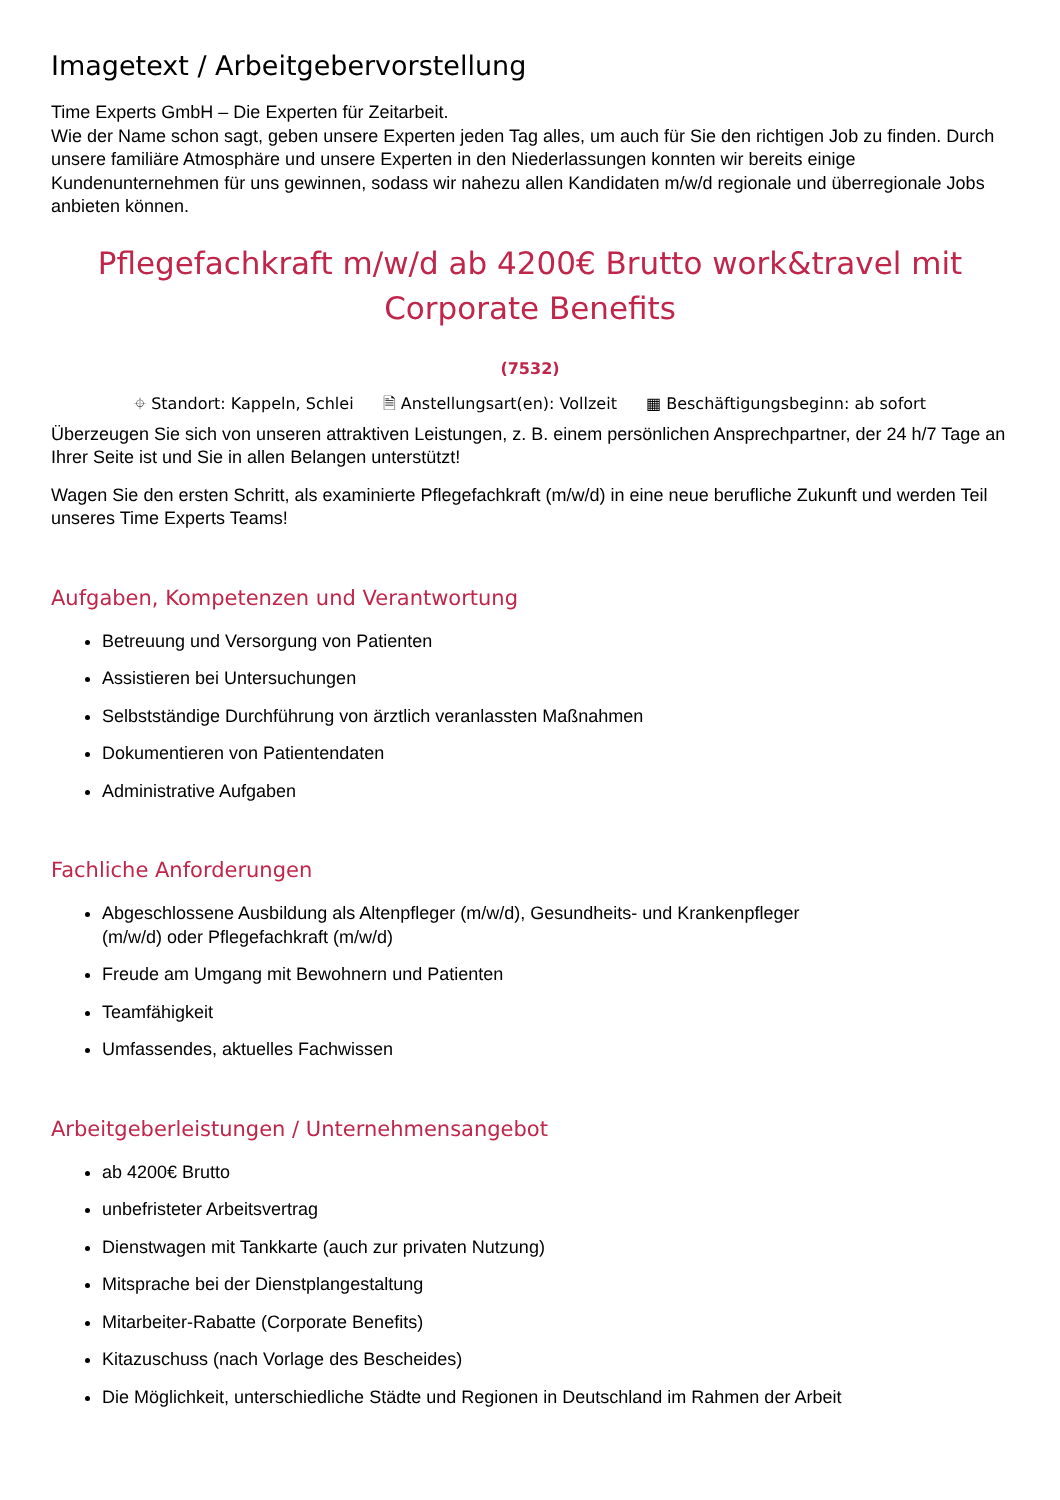Imagetext / Arbeitgebervorstellung
Time Experts GmbH – Die Experten für Zeitarbeit.
Wie der Name schon sagt, geben unsere Experten jeden Tag alles, um auch für Sie den richtigen Job zu finden. Durch unsere familiäre Atmosphäre und unsere Experten in den Niederlassungen konnten wir bereits einige Kundenunternehmen für uns gewinnen, sodass wir nahezu allen Kandidaten m/w/d regionale und überregionale Jobs anbieten können.
Pflegefachkraft m/w/d ab 4200€ Brutto work&travel mit Corporate Benefits
(7532)
⌖ Standort: Kappeln, Schlei 🗎 Anstellungsart(en): Vollzeit ▦ Beschäftigungsbeginn: ab sofort
Überzeugen Sie sich von unseren attraktiven Leistungen, z. B. einem persönlichen Ansprechpartner, der 24 h/7 Tage an Ihrer Seite ist und Sie in allen Belangen unterstützt!
Wagen Sie den ersten Schritt, als examinierte Pflegefachkraft (m/w/d) in eine neue berufliche Zukunft und werden Teil unseres Time Experts Teams!
Aufgaben, Kompetenzen und Verantwortung
Betreuung und Versorgung von Patienten
Assistieren bei Untersuchungen
Selbstständige Durchführung von ärztlich veranlassten Maßnahmen
Dokumentieren von Patientendaten
Administrative Aufgaben
Fachliche Anforderungen
Abgeschlossene Ausbildung als Altenpfleger (m/w/d), Gesundheits- und Krankenpfleger
(m/w/d) oder Pflegefachkraft (m/w/d)
Freude am Umgang mit Bewohnern und Patienten
Teamfähigkeit
Umfassendes, aktuelles Fachwissen
Arbeitgeberleistungen / Unternehmensangebot
ab 4200€ Brutto
unbefristeter Arbeitsvertrag
Dienstwagen mit Tankkarte (auch zur privaten Nutzung)
Mitsprache bei der Dienstplangestaltung
Mitarbeiter-Rabatte (Corporate Benefits)
Kitazuschuss (nach Vorlage des Bescheides)
Die Möglichkeit, unterschiedliche Städte und Regionen in Deutschland im Rahmen der Arbeit